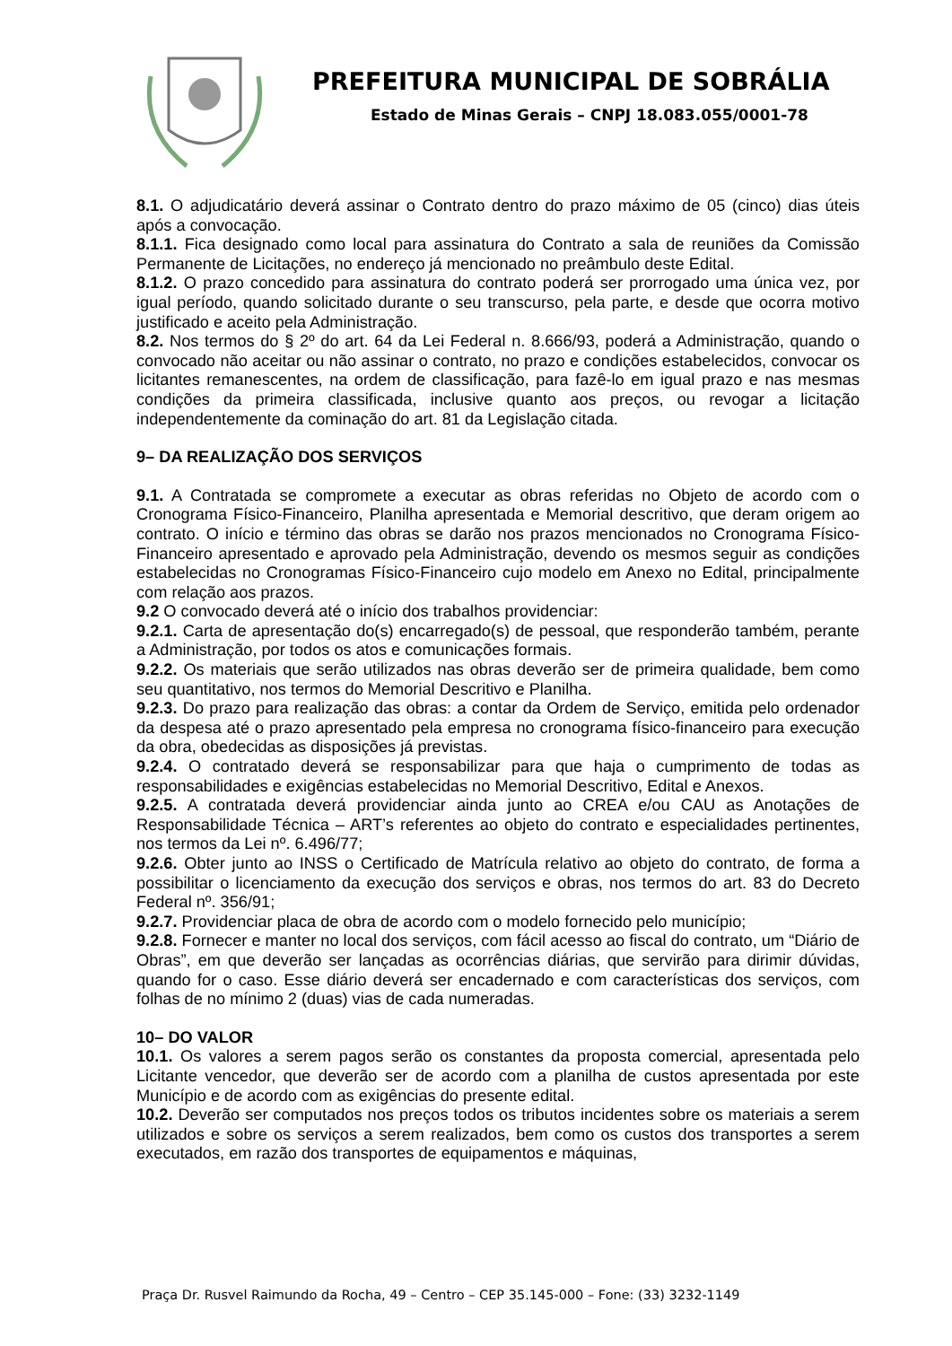PREFEITURA MUNICIPAL DE SOBRÁLIA
Estado de Minas Gerais – CNPJ 18.083.055/0001-78
8.1. O adjudicatário deverá assinar o Contrato dentro do prazo máximo de 05 (cinco) dias úteis após a convocação.
8.1.1. Fica designado como local para assinatura do Contrato a sala de reuniões da Comissão Permanente de Licitações, no endereço já mencionado no preâmbulo deste Edital.
8.1.2. O prazo concedido para assinatura do contrato poderá ser prorrogado uma única vez, por igual período, quando solicitado durante o seu transcurso, pela parte, e desde que ocorra motivo justificado e aceito pela Administração.
8.2. Nos termos do § 2º do art. 64 da Lei Federal n. 8.666/93, poderá a Administração, quando o convocado não aceitar ou não assinar o contrato, no prazo e condições estabelecidos, convocar os licitantes remanescentes, na ordem de classificação, para fazê-lo em igual prazo e nas mesmas condições da primeira classificada, inclusive quanto aos preços, ou revogar a licitação independentemente da cominação do art. 81 da Legislação citada.
9– DA REALIZAÇÃO DOS SERVIÇOS
9.1. A Contratada se compromete a executar as obras referidas no Objeto de acordo com o Cronograma Físico-Financeiro, Planilha apresentada e Memorial descritivo, que deram origem ao contrato. O início e término das obras se darão nos prazos mencionados no Cronograma Físico-Financeiro apresentado e aprovado pela Administração, devendo os mesmos seguir as condições estabelecidas no Cronogramas Físico-Financeiro cujo modelo em Anexo no Edital, principalmente com relação aos prazos.
9.2 O convocado deverá até o início dos trabalhos providenciar:
9.2.1. Carta de apresentação do(s) encarregado(s) de pessoal, que responderão também, perante a Administração, por todos os atos e comunicações formais.
9.2.2. Os materiais que serão utilizados nas obras deverão ser de primeira qualidade, bem como seu quantitativo, nos termos do Memorial Descritivo e Planilha.
9.2.3. Do prazo para realização das obras: a contar da Ordem de Serviço, emitida pelo ordenador da despesa até o prazo apresentado pela empresa no cronograma físico-financeiro para execução da obra, obedecidas as disposições já previstas.
9.2.4. O contratado deverá se responsabilizar para que haja o cumprimento de todas as responsabilidades e exigências estabelecidas no Memorial Descritivo, Edital e Anexos.
9.2.5. A contratada deverá providenciar ainda junto ao CREA e/ou CAU as Anotações de Responsabilidade Técnica – ART’s referentes ao objeto do contrato e especialidades pertinentes, nos termos da Lei nº. 6.496/77;
9.2.6. Obter junto ao INSS o Certificado de Matrícula relativo ao objeto do contrato, de forma a possibilitar o licenciamento da execução dos serviços e obras, nos termos do art. 83 do Decreto Federal nº. 356/91;
9.2.7. Providenciar placa de obra de acordo com o modelo fornecido pelo município;
9.2.8. Fornecer e manter no local dos serviços, com fácil acesso ao fiscal do contrato, um “Diário de Obras”, em que deverão ser lançadas as ocorrências diárias, que servirão para dirimir dúvidas, quando for o caso. Esse diário deverá ser encadernado e com características dos serviços, com folhas de no mínimo 2 (duas) vias de cada numeradas.
10– DO VALOR
10.1. Os valores a serem pagos serão os constantes da proposta comercial, apresentada pelo Licitante vencedor, que deverão ser de acordo com a planilha de custos apresentada por este Município e de acordo com as exigências do presente edital.
10.2. Deverão ser computados nos preços todos os tributos incidentes sobre os materiais a serem utilizados e sobre os serviços a serem realizados, bem como os custos dos transportes a serem executados, em razão dos transportes de equipamentos e máquinas,
Praça Dr. Rusvel Raimundo da Rocha, 49 – Centro – CEP 35.145-000 – Fone: (33) 3232-1149